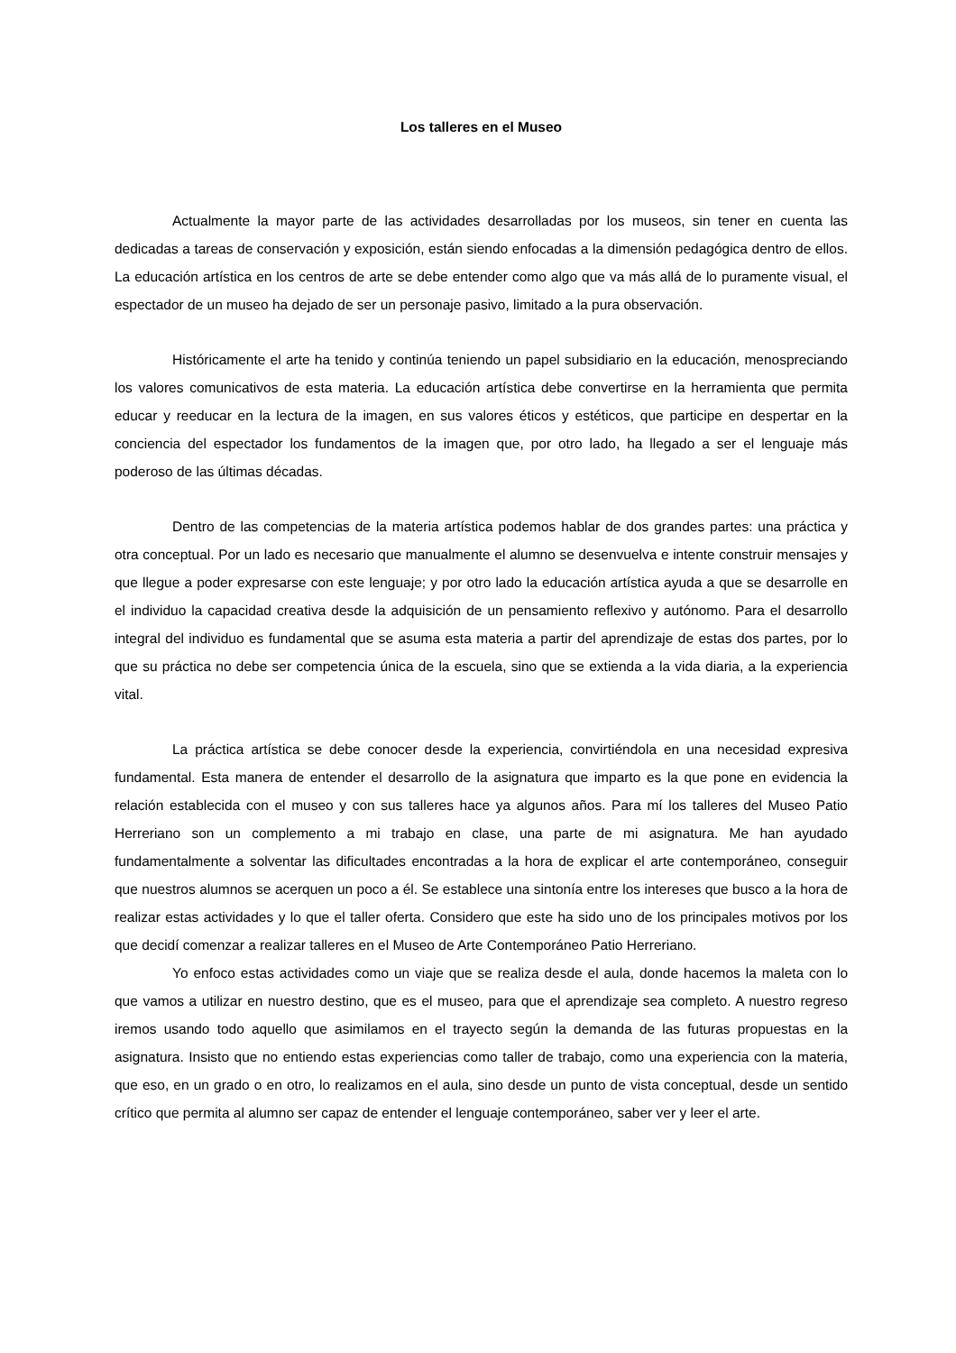Los talleres en el Museo
Actualmente la mayor parte de las actividades desarrolladas por los museos, sin tener en cuenta las dedicadas a tareas de conservación y exposición, están siendo enfocadas a la dimensión pedagógica dentro de ellos. La educación artística en los centros de arte se debe entender como algo que va más allá de lo puramente visual, el espectador de un museo ha dejado de ser un personaje pasivo, limitado a la pura observación.
Históricamente el arte ha tenido y continúa teniendo un papel subsidiario en la educación, menospreciando los valores comunicativos de esta materia. La educación artística debe convertirse en la herramienta que permita educar y reeducar en la lectura de la imagen, en sus valores éticos y estéticos, que participe en despertar en la conciencia del espectador los fundamentos de la imagen que, por otro lado, ha llegado a ser el lenguaje más poderoso de las últimas décadas.
Dentro de las competencias de la materia artística podemos hablar de dos grandes partes: una práctica y otra conceptual. Por un lado es necesario que manualmente el alumno se desenvuelva e intente construir mensajes y que llegue a poder expresarse con este lenguaje; y por otro lado la educación artística ayuda a que se desarrolle en el individuo la capacidad creativa desde la adquisición de un pensamiento reflexivo y autónomo. Para el desarrollo integral del individuo es fundamental que se asuma esta materia a partir del aprendizaje de estas dos partes, por lo que su práctica no debe ser competencia única de la escuela, sino que se extienda a la vida diaria, a la experiencia vital.
La práctica artística se debe conocer desde la experiencia, convirtiéndola en una necesidad expresiva fundamental. Esta manera de entender el desarrollo de la asignatura que imparto es la que pone en evidencia la relación establecida con el museo y con sus talleres hace ya algunos años. Para mí los talleres del Museo Patio Herreriano son un complemento a mi trabajo en clase, una parte de mi asignatura. Me han ayudado fundamentalmente a solventar las dificultades encontradas a la hora de explicar el arte contemporáneo, conseguir que nuestros alumnos se acerquen un poco a él. Se establece una sintonía entre los intereses que busco a la hora de realizar estas actividades y lo que el taller oferta. Considero que este ha sido uno de los principales motivos por los que decidí comenzar a realizar talleres en el Museo de Arte Contemporáneo Patio Herreriano.
Yo enfoco estas actividades como un viaje que se realiza desde el aula, donde hacemos la maleta con lo que vamos a utilizar en nuestro destino, que es el museo, para que el aprendizaje sea completo. A nuestro regreso iremos usando todo aquello que asimilamos en el trayecto según la demanda de las futuras propuestas en la asignatura. Insisto que no entiendo estas experiencias como taller de trabajo, como una experiencia con la materia, que eso, en un grado o en otro, lo realizamos en el aula, sino desde un punto de vista conceptual, desde un sentido crítico que permita al alumno ser capaz de entender el lenguaje contemporáneo, saber ver y leer el arte.